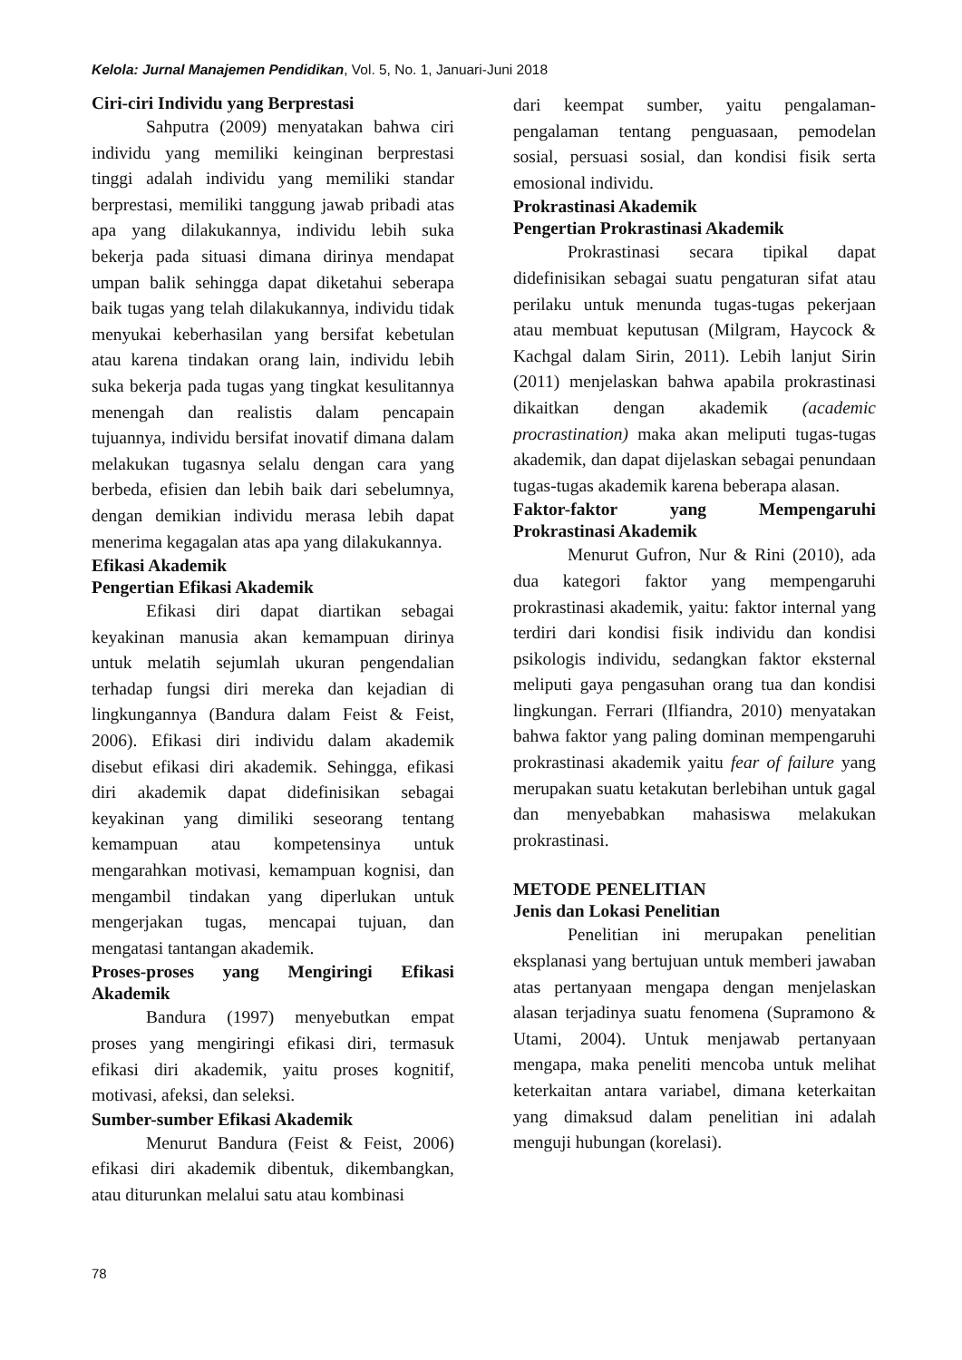Kelola: Jurnal Manajemen Pendidikan, Vol. 5, No. 1, Januari-Juni 2018
Ciri-ciri Individu yang Berprestasi
Sahputra (2009) menyatakan bahwa ciri individu yang memiliki keinginan berprestasi tinggi adalah individu yang memiliki standar berprestasi, memiliki tanggung jawab pribadi atas apa yang dilakukannya, individu lebih suka bekerja pada situasi dimana dirinya mendapat umpan balik sehingga dapat diketahui seberapa baik tugas yang telah dilakukannya, individu tidak menyukai keberhasilan yang bersifat kebetulan atau karena tindakan orang lain, individu lebih suka bekerja pada tugas yang tingkat kesulitannya menengah dan realistis dalam pencapain tujuannya, individu bersifat inovatif dimana dalam melakukan tugasnya selalu dengan cara yang berbeda, efisien dan lebih baik dari sebelumnya, dengan demikian individu merasa lebih dapat menerima kegagalan atas apa yang dilakukannya.
Efikasi Akademik
Pengertian Efikasi Akademik
Efikasi diri dapat diartikan sebagai keyakinan manusia akan kemampuan dirinya untuk melatih sejumlah ukuran pengendalian terhadap fungsi diri mereka dan kejadian di lingkungannya (Bandura dalam Feist & Feist, 2006). Efikasi diri individu dalam akademik disebut efikasi diri akademik. Sehingga, efikasi diri akademik dapat didefinisikan sebagai keyakinan yang dimiliki seseorang tentang kemampuan atau kompetensinya untuk mengarahkan motivasi, kemampuan kognisi, dan mengambil tindakan yang diperlukan untuk mengerjakan tugas, mencapai tujuan, dan mengatasi tantangan akademik.
Proses-proses yang Mengiringi Efikasi Akademik
Bandura (1997) menyebutkan empat proses yang mengiringi efikasi diri, termasuk efikasi diri akademik, yaitu proses kognitif, motivasi, afeksi, dan seleksi.
Sumber-sumber Efikasi Akademik
Menurut Bandura (Feist & Feist, 2006) efikasi diri akademik dibentuk, dikembangkan, atau diturunkan melalui satu atau kombinasi
dari keempat sumber, yaitu pengalaman-pengalaman tentang penguasaan, pemodelan sosial, persuasi sosial, dan kondisi fisik serta emosional individu.
Prokrastinasi Akademik
Pengertian Prokrastinasi Akademik
Prokrastinasi secara tipikal dapat didefinisikan sebagai suatu pengaturan sifat atau perilaku untuk menunda tugas-tugas pekerjaan atau membuat keputusan (Milgram, Haycock & Kachgal dalam Sirin, 2011). Lebih lanjut Sirin (2011) menjelaskan bahwa apabila prokrastinasi dikaitkan dengan akademik (academic procrastination) maka akan meliputi tugas-tugas akademik, dan dapat dijelaskan sebagai penundaan tugas-tugas akademik karena beberapa alasan.
Faktor-faktor yang Mempengaruhi Prokrastinasi Akademik
Menurut Gufron, Nur & Rini (2010), ada dua kategori faktor yang mempengaruhi prokrastinasi akademik, yaitu: faktor internal yang terdiri dari kondisi fisik individu dan kondisi psikologis individu, sedangkan faktor eksternal meliputi gaya pengasuhan orang tua dan kondisi lingkungan. Ferrari (Ilfiandra, 2010) menyatakan bahwa faktor yang paling dominan mempengaruhi prokrastinasi akademik yaitu fear of failure yang merupakan suatu ketakutan berlebihan untuk gagal dan menyebabkan mahasiswa melakukan prokrastinasi.
METODE PENELITIAN
Jenis dan Lokasi Penelitian
Penelitian ini merupakan penelitian eksplanasi yang bertujuan untuk memberi jawaban atas pertanyaan mengapa dengan menjelaskan alasan terjadinya suatu fenomena (Supramono & Utami, 2004). Untuk menjawab pertanyaan mengapa, maka peneliti mencoba untuk melihat keterkaitan antara variabel, dimana keterkaitan yang dimaksud dalam penelitian ini adalah menguji hubungan (korelasi).
78